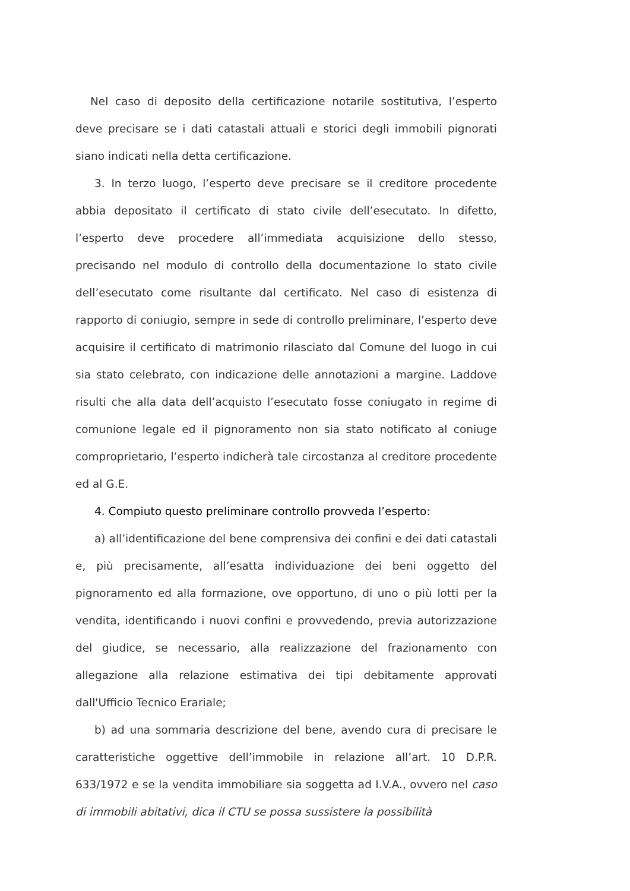Nel caso di deposito della certificazione notarile sostitutiva, l’esperto deve precisare se i dati catastali attuali e storici degli immobili pignorati siano indicati nella detta certificazione.
3. In terzo luogo, l’esperto deve precisare se il creditore procedente abbia depositato il certificato di stato civile dell’esecutato. In difetto, l’esperto deve procedere all’immediata acquisizione dello stesso, precisando nel modulo di controllo della documentazione lo stato civile dell’esecutato come risultante dal certificato. Nel caso di esistenza di rapporto di coniugio, sempre in sede di controllo preliminare, l’esperto deve acquisire il certificato di matrimonio rilasciato dal Comune del luogo in cui sia stato celebrato, con indicazione delle annotazioni a margine. Laddove risulti che alla data dell’acquisto l’esecutato fosse coniugato in regime di comunione legale ed il pignoramento non sia stato notificato al coniuge comproprietario, l’esperto indicherà tale circostanza al creditore procedente ed al G.E.
4. Compiuto questo preliminare controllo provveda l’esperto:
a) all’identificazione del bene comprensiva dei confini e dei dati catastali e, più precisamente, all’esatta individuazione dei beni oggetto del pignoramento ed alla formazione, ove opportuno, di uno o più lotti per la vendita, identificando i nuovi confini e provvedendo, previa autorizzazione del giudice, se necessario, alla realizzazione del frazionamento con allegazione alla relazione estimativa dei tipi debitamente approvati dall'Ufficio Tecnico Erariale;
b) ad una sommaria descrizione del bene, avendo cura di precisare le caratteristiche oggettive dell’immobile in relazione all’art. 10 D.P.R. 633/1972 e se la vendita immobiliare sia soggetta ad I.V.A., ovvero nel caso di immobili abitativi, dica il CTU se possa sussistere la possibilità